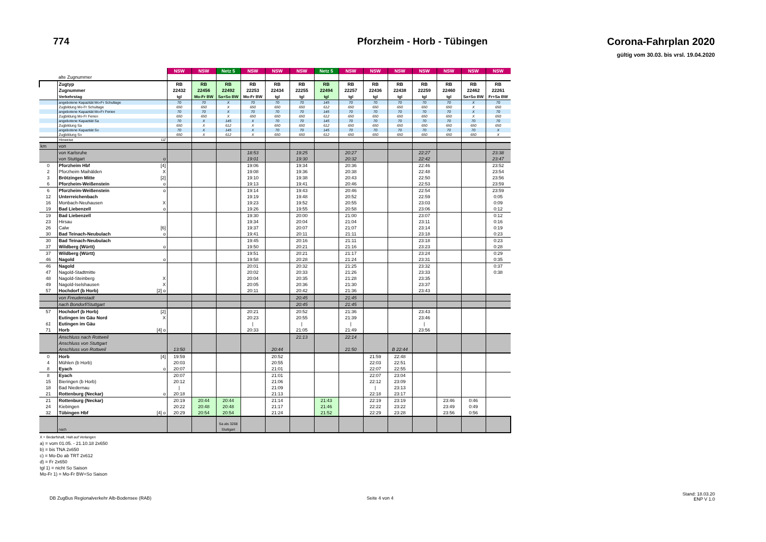774 Pforzheim - Horb - Tübingen Corona-Fahrplan 2020
gültig vom 30.03. bis vrsl. 19.04.2020
| | | | NSW | NSW | Netz 5 | NSW | NSW | NSW | Netz 5 | NSW | NSW | NSW | NSW | NSW | NSW | NSW |
| | alte Zugnummer | | | | | | | | | | | | | | | |
| | Zugtyp | | RB | RB | RB | RB | RB | RB | RB | RB | RB | RB | RB | RB | RB | RB |
| | Zugnummer | | 22432 | 22456 | 22492 | 22253 | 22434 | 22255 | 22494 | 22257 | 22436 | 22438 | 22259 | 22460 | 22462 | 22261 |
| | Verkehrstag | | tgl | Mo-Fr BW | Sa+So BW | Mo-Fr BW | tgl | tgl | tgl | tgl | tgl | tgl | tgl | tgl | Sa+So BW | Fr+Sa BW |
| | angebotene Kapazität Mo-Fr Schultage | | 70 | 70 | X | 70 | 70 | 70 | 145 | 70 | 70 | 70 | 70 | 70 | X | 70 |
| | Zugbildung Mo-Fr Schultage | | 650 | 650 | X | 650 | 650 | 650 | 612 | 650 | 650 | 650 | 650 | 650 | X | 650 |
| | angebotene Kapazität Mo-Fr Ferien | | 70 | 70 | X | 70 | 70 | 70 | 145 | 70 | 70 | 70 | 70 | 70 | X | 70 |
| | Zugbildung Mo-Fr Ferien | | 650 | 650 | X | 650 | 650 | 650 | 612 | 650 | 650 | 650 | 650 | 650 | X | 650 |
| | angebotene Kapazität Sa | | 70 | X | 145 | X | 70 | 70 | 145 | 70 | 70 | 70 | 70 | 70 | 70 | 70 |
| | Zugbildung Sa | | 650 | X | 612 | X | 650 | 650 | 612 | 650 | 650 | 650 | 650 | 650 | 650 | 650 |
| | angebotene Kapazität So | | 70 | X | 145 | X | 70 | 70 | 145 | 70 | 70 | 70 | 70 | 70 | 70 | X |
| | Zugbildung So | | 650 | X | 612 | X | 650 | 650 | 612 | 650 | 650 | 650 | 650 | 650 | 650 | X |
| | Hinweise | ÜZ | | | | | | | | | | | | | | |
| km | von | | | | | | | | | | | | | | | |
| | von Karlsruhe | | | | | 18:53 | | 19:25 | | 20:27 | | | 22:27 | | | 23:38 |
| | von Stuttgart | o | | | | 19:01 | | 19:30 | | 20:32 | | | 22:42 | | | 23:47 |
| 0 | Pforzheim Hbf | [4] | | | | 19:06 | | 19:34 | | 20:36 | | | 22:46 | | | 23:52 |
| 2 | Pforzheim Maihälden | X | | | | 19:08 | | 19:36 | | 20:38 | | | 22:48 | | | 23:54 |
| 3 | Brötzingen Mitte | [2] | | | | 19:10 | | 19:38 | | 20:43 | | | 22:50 | | | 23:56 |
| 6 | Pforzheim-Weißenstein | o | | | | 19:13 | | 19:41 | | 20:46 | | | 22:53 | | | 23:59 |
| 6 | Pforzheim-Weißenstein | o | | | | 19:14 | | 19:43 | | 20:46 | | | 22:54 | | | 23:59 |
| 12 | Unterreichenbach | | | | | 19:19 | | 19:48 | | 20:52 | | | 22:59 | | | 0:05 |
| 16 | Monbach-Neuhausen | X | | | | 19:23 | | 19:52 | | 20:55 | | | 23:03 | | | 0:09 |
| 19 | Bad Liebenzell | o | | | | 19:26 | | 19:55 | | 20:58 | | | 23:06 | | | 0:12 |
| 19 | Bad Liebenzell | | | | | 19:30 | | 20:00 | | 21:00 | | | 23:07 | | | 0:12 |
| 23 | Hirsau | | | | | 19:34 | | 20:04 | | 21:04 | | | 23:11 | | | 0:16 |
| 26 | Calw | [6] | | | | 19:37 | | 20:07 | | 21:07 | | | 23:14 | | | 0:19 |
| 30 | Bad Teinach-Neubulach | o | | | | 19:41 | | 20:11 | | 21:11 | | | 23:18 | | | 0:23 |
| 30 | Bad Teinach-Neubulach | | | | | 19:45 | | 20:16 | | 21:11 | | | 23:18 | | | 0:23 |
| 37 | Wildberg (Württ) | o | | | | 19:50 | | 20:21 | | 21:16 | | | 23:23 | | | 0:28 |
| 37 | Wildberg (Württ) | | | | | 19:51 | | 20:21 | | 21:17 | | | 23:24 | | | 0:29 |
| 46 | Nagold | o | | | | 19:58 | | 20:28 | | 21:24 | | | 23:31 | | | 0:35 |
| 46 | Nagold | | | | | 20:01 | | 20:32 | | 21:25 | | | 23:32 | | | 0:37 |
| 47 | Nagold-Stadtmitte | | | | | 20:02 | | 20:33 | | 21:26 | | | 23:33 | | | 0:38 |
| 48 | Nagold-Steinberg | X | | | | 20:04 | | 20:35 | | 21:28 | | | 23:35 | | | |
| 49 | Nagold-Iselshausen | X | | | | 20:05 | | 20:36 | | 21:30 | | | 23:37 | | | |
| 57 | Hochdorf (b Horb) | [2] o | | | | 20:11 | | 20:42 | | 21:36 | | | 23:43 | | | |
| | von Freudenstadt | | | | | | | 20:45 | | 21:45 | | | | | | |
| | nach Bondorf/Stuttgart | | | | | | | 20:45 | | 21:45 | | | | | | |
| 57 | Hochdorf (b Horb) | [2] | | | | 20:21 | | 20:52 | | 21:36 | | | 23:43 | | | |
| | Eutingen im Gäu Nord | X | | | | 20:23 | | 20:55 | | 21:39 | | | 23:46 | | | |
| 61 | Eutingen im Gäu | | | | | / | | / | | / | | | / | | | |
| 71 | Horb | [4] o | | | | 20:33 | | 21:05 | | 21:49 | | | 23:56 | | | |
| | Anschluss nach Rottweil | | | | | | | 21:13 | | 22:14 | | | | | | |
| | Anschluss von Stuttgart | | | | | | | | | | | | | | | |
| | Anschluss von Rottweil | | 13:50 | | | | 20:44 | | | 21:50 | | B 22:44 | | | | |
| 0 | Horb | [4] | 19:59 | | | | 20:52 | | | | 21:59 | 22:48 | | | | |
| 4 | Mühlen (b Horb) | | 20:03 | | | | 20:55 | | | | 22:03 | 22:51 | | | | |
| 8 | Eyach | o | 20:07 | | | | 21:01 | | | | 22:07 | 22:55 | | | | |
| 8 | Eyach | | 20:07 | | | | 21:01 | | | | 22:07 | 23:04 | | | | |
| 15 | Bieringen (b Horb) | | 20:12 | | | | 21:06 | | | | 22:12 | 23:09 | | | | |
| 18 | Bad Niedernau | | / | | | | 21:09 | | | | / | 23:13 | | | | |
| 21 | Rottenburg (Neckar) | o | 20:18 | | | | 21:13 | | | | 22:18 | 23:17 | | | | |
| 21 | Rottenburg (Neckar) | | 20:19 | 20:44 | 20:44 | | 21:14 | | 21:43 | | 22:19 | 23:19 | | 23:46 | 0:46 | |
| 24 | Kiebingen | | 20:22 | 20:48 | 20:48 | | 21:17 | | 21:46 | | 22:22 | 23:22 | | 23:49 | 0:49 | |
| 32 | Tübingen Hbf | [4] o | 20:29 | 20:54 | 20:54 | | 21:24 | | 21:52 | | 22:29 | 23:28 | | 23:56 | 0:56 | |
| | nach | | | | Sa als 3268 Stuttgart | | | | | | | | | | | |
X = Bedarfshalt, Halt auf Verlangen
a) = vom 01.05. - 21.10.18 2x650
b) = bis TNA 2x650
c) = Mo-Do ab TRT 2x612
d) = Fr 2x650
tgl 1) = nicht So Saison
Mo-Fr 1) = Mo-Fr BW+So Saison
DB ZugBus Regionalverkehr Alb-Bodensee (RAB)
Seite 4 von 4
Stand: 18.03.20
ENP V 1.0